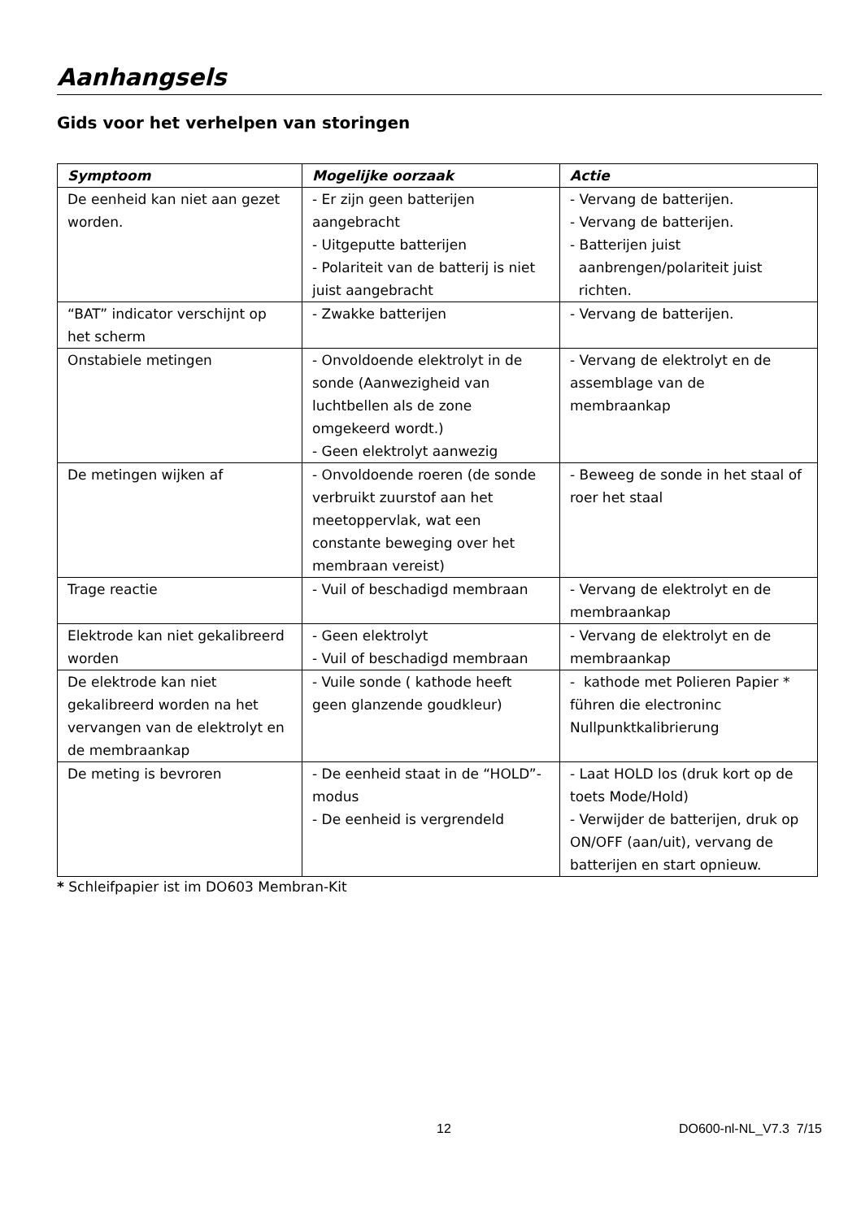Aanhangsels
Gids voor het verhelpen van storingen
| Symptoom | Mogelijke oorzaak | Actie |
| --- | --- | --- |
| De eenheid kan niet aan gezet worden. | - Er zijn geen batterijen aangebracht - Uitgeputte batterijen - Polariteit van de batterij is niet juist aangebracht | - Vervang de batterijen. - Vervang de batterijen. - Batterijen juist aanbrengen/polariteit juist richten. |
| “BAT” indicator verschijnt op het scherm | - Zwakke batterijen | - Vervang de batterijen. |
| Onstabiele metingen | - Onvoldoende elektrolyt in de sonde (Aanwezigheid van luchtbellen als de zone omgekeerd wordt.) - Geen elektrolyt aanwezig | - Vervang de elektrolyt en de assemblage van de membraankap |
| De metingen wijken af | - Onvoldoende roeren (de sonde verbruikt zuurstof aan het meetoppervlak, wat een constante beweging over het membraan vereist) | - Beweeg de sonde in het staal of roer het staal |
| Trage reactie | - Vuil of beschadigd membraan | - Vervang de elektrolyt en de membraankap |
| Elektrode kan niet gekalibreerd worden | - Geen elektrolyt - Vuil of beschadigd membraan | - Vervang de elektrolyt en de membraankap |
| De elektrode kan niet gekalibreerd worden na het vervangen van de elektrolyt en de membraankap | - Vuile sonde ( kathode heeft geen glanzende goudkleur) | - kathode met Polieren Papier * führen die electroninc Nullpunktkalibrierung |
| De meting is bevroren | - De eenheid staat in de “HOLD”-modus - De eenheid is vergrendeld | - Laat HOLD los (druk kort op de toets Mode/Hold) - Verwijder de batterijen, druk op ON/OFF (aan/uit), vervang de batterijen en start opnieuw. |
* Schleifpapier ist im DO603 Membran-Kit
12 DO600-nl-NL_V7.3 7/15